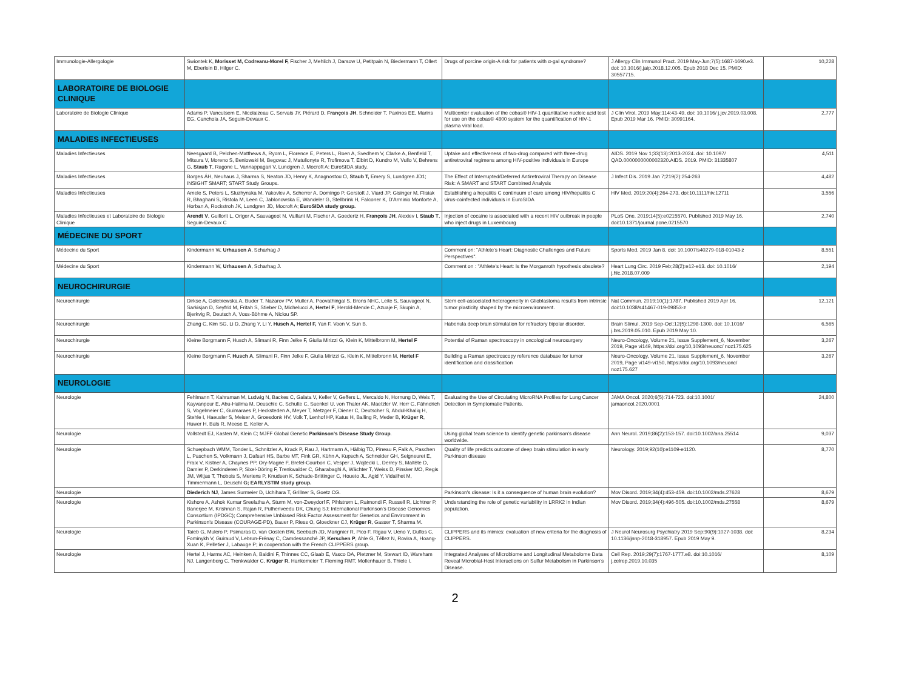| Immunologie-Allergologie | Swiontek K, Morisset M, Codreanu-Morel F, Fischer J, Mehlich J, Darsow U, Petitpain N, Biedermann T, Ollert M, Eberlein B, Hilger C. | Drugs of porcine origin-A risk for patients with α-gal syndrome? | J Allergy Clin Immunol Pract. 2019 May-Jun;7(5):1687-1690.e3. doi: 10.1016/j.jaip.2018.12.005. Epub 2018 Dec 15. PMID: 30557715. | 10,228 |
| LABORATOIRE DE BIOLOGIE CLINIQUE | | | | |
| Laboratoire de Biologie Clinique | Adams P, Vancutsem E, Nicolaizeau C, Servais JY, Piérard D, François JH , Schneider T, Paxinos EE, Marins EG, Canchola JA, Seguin-Devaux C. | Multicenter evaluation of the cobas® HIV-1 quantitative nucleic acid test for use on the cobas® 4800 system for the quantification of HIV-1 plasma viral load. | J Clin Virol. 2019 May;114:43-49. doi: 10.1016/ j.jcv.2019.03.008. Epub 2019 Mar 16. PMID: 30991164. | 2,777 |
| MALADIES INFECTIEUSES | | | | |
| Maladies Infectieuses | Neesgaard B, Pelchen-Matthews A, Ryom L, Florence E, Peters L, Roen A, Svedhem V, Clarke A, Benfield T, Mitsura V, Moreno S, Beniowski M, Begovac J, Matulionyte R, Trofimova T, Elbirt D, Kundro M, Vullo V, Behrens G, Staub T , Ragone L, Vannappagari V, Lundgren J, Mocroft A; EuroSIDA study. | Uptake and effectiveness of two-drug compared with three-drug antiretroviral regimens among HIV-positive individuals in Europe | AIDS. 2019 Nov 1;33(13):2013-2024. doi: 10.1097/ QAD.0000000000002320.AIDS. 2019. PMID: 31335807 | 4,511 |
| Maladies Infectieuses | Borges ÁH, Neuhaus J, Sharma S, Neaton JD, Henry K, Anagnostou O, Staub T, Emery S, Lundgren JD1; INSIGHT SMART; START Study Groups. | The Effect of Interrupted/Deferred Antiretroviral Therapy on Disease Risk: A SMART and START Combined Analysis | J Infect Dis. 2019 Jan 7;219(2):254-263 | 4,482 |
| Maladies Infectieuses | Amele S, Peters L, Sluzhynska M, Yakovlev A, Scherrer A, Domingo P, Gerstoft J, Viard JP, Gisinger M, Flisiak R, Bhaghani S, Ristola M, Leen C, Jablonowska E, Wandeler G, Stellbrink H, Falconer K, D'Arminio Monforte A, Horban A, Rockstroh JK, Lundgren JD, Mocroft A; EuroSIDA study group. | Establishing a hepatitis C continuum of care among HIV/hepatitis C virus-coinfected individuals in EuroSIDA | HIV Med. 2019;20(4):264-273. doi:10.1111/hiv.12711 | 3,556 |
| Maladies Infectieuses et Laboratoire de Biologie Clinique | Arendt V , Guillorit L, Origer A, Sauvageot N, Vaillant M, Fischer A, Goedertz H, François JH , Alexiev I, Staub T , Seguin-Devaux C | Injection of cocaine is associated with a recent HIV outbreak in people who inject drugs in Luxembourg | PLoS One. 2019;14(5):e0215570. Published 2019 May 16. doi:10.1371/journal.pone.0215570 | 2,740 |
| MÉDECINE DU SPORT | | | | |
| Médecine du Sport | Kindermann W, Urhausen A , Scharhag J | Comment on: "Athlete's Heart: Diagnostic Challenges and Future Perspectives". | Sports Med. 2019 Jan 8. doi: 10.1007/s40279-018-01043-z | 8,551 |
| Médecine du Sport | Kindermann W, Urhausen A , Scharhag J. | Comment on : "Athlete's Heart: Is the Morganroth hypothesis obsolete? | Heart Lung Circ. 2019 Feb;28(2):e12-e13. doi: 10.1016/ j.hlc.2018.07.009 | 2,194 |
| NEUROCHIRURGIE | | | | |
| Neurochirurgie | Dirkse A, Golebiewska A, Buder T, Nazarov PV, Muller A, Poovathingal S, Brons NHC, Leite S, Sauvageot N, Sarkisjan D, Seyfrid M, Fritah S, Stieber D, Michelucci A, Hertel F , Herold-Mende C, Azuaje F, Skupin A, Bjerkvig R, Deutsch A, Voss-Böhme A, Niclou SP. | Stem cell-associated heterogeneity in Glioblastoma results from intrinsic tumor plasticity shaped by the microenvironment. | Nat Commun. 2019;10(1):1787. Published 2019 Apr 16. doi:10.1038/s41467-019-09853-z | 12,121 |
| Neurochirurgie | Zhang C, Kim SG, Li D, Zhang Y, Li Y, Husch A, Hertel F, Yan F, Voon V, Sun B. | Habenula deep brain stimulation for refractory bipolar disorder. | Brain Stimul. 2019 Sep-Oct;12(5):1298-1300. doi: 10.1016/ j.brs.2019.05.010. Epub 2019 May 10. | 6,565 |
| Neurochirurgie | Kleine Borgmann F, Husch A, Slimani R, Finn Jelke F, Giulia Mirizzi G, Klein K, Mittelbronn M, Hertel F | Potential of Raman spectroscopy in oncological neurosurgery | Neuro-Oncology, Volume 21, Issue Supplement_6, November 2019, Page vi149, https://doi.org/10,1093/neuonc/ noz175.625 | 3,267 |
| Neurochirurgie | Kleine Borgmann F, Husch A , Slimani R, Finn Jelke F, Giulia Mirizzi G, Klein K, Mittelbronn M, Hertel F | Building a Raman spectroscopy reference database for tumor identification and classification | Neuro-Oncology, Volume 21, Issue Supplement_6, November 2019, Page vi149-vi150, https://doi.org/10,1093/neuonc/ noz175.627 | 3,267 |
| NEUROLOGIE | | | | |
| Neurologie | Fehlmann T, Kahraman M, Ludwig N, Backes C, Galata V, Keller V, Geffers L, Mercaldo N, Hornung D, Weis T, Kayvanpour E, Abu-Halima M, Deuschle C, Schulte C, Suenkel U, von Thaler AK, Maetzler W, Herr C, Fähndrich S, Vogelmeier C, Guimaraes P, Hecksteden A, Meyer T, Metzger F, Diener C, Deutscher S, Abdul-Khaliq H, Stehle I, Haeusler S, Meiser A, Groesdonk HV, Volk T, Lenhof HP, Katus H, Balling R, Meder B, Krüger R , Huwer H, Bals R, Meese E, Keller A. | Evaluating the Use of Circulating MicroRNA Profiles for Lung Cancer Detection in Symptomatic Patients. | JAMA Oncol. 2020;6(5):714-723. doi:10.1001/ jamaoncol.2020.0001 | 24,800 |
| Neurologie | Vollstedt EJ, Kasten M, Klein C; MJFF Global Genetic Parkinson's Disease Study Group . | Using global team science to identify genetic parkinson's disease worldwide. | Ann Neurol. 2019;86(2):153-157. doi:10.1002/ana.25514 | 9,037 |
| Neurologie | Schuepbach WMM, Tonder L, Schnitzler A, Krack P, Rau J, Hartmann A, Hälbig TD, Pineau F, Falk A, Paschen L, Paschen S, Volkmann J, Dafsari HS, Barbe MT, Fink GR, Kühn A, Kupsch A, Schneider GH, Seigneuret E, Fraix V, Kistner A, Chaynes PP, Ory-Magne F, Brefel-Courbon C, Vesper J, Wojtecki L, Derrey S, Maltête D, Damier P, Derkinderen P, Sixel-Döring F, Trenkwalder C, Gharabaghi A, Wächter T, Weiss D, Pinsker MO, Regis JM, Witjas T, Thobois S, Mertens P, Knudsen K, Schade-Brittinger C, Houeto JL, Agid Y, Vidailhet M, Timmermann L, Deuschl G; EARLYSTIM study group. | Quality of life predicts outcome of deep brain stimulation in early Parkinson disease | Neurology. 2019;92(10):e1109-e1120. | 8,770 |
| Neurologie | Diederich NJ , James Surmeier D, Uchihara T, Grillner S, Goetz CG. | Parkinson's disease: Is it a consequence of human brain evolution? | Mov Disord. 2019;34(4):453-459. doi:10.1002/mds.27628 | 8,679 |
| Neurologie | Kishore A, Ashok Kumar Sreelatha A, Sturm M, von-Zweydorf F, Pihlstrøm L, Raimondi F, Russell R, Lichtner P, Banerjee M, Krishnan S, Rajan R, Puthenveedu DK, Chung SJ; International Parkinson's Disease Genomics Consortium (IPDGC); Comprehensive Unbiased Risk Factor Assessment for Genetics and Environment in Parkinson's Disease (COURAGE-PD), Bauer P, Riess O, Gloeckner CJ, Krüger R , Gasser T, Sharma M. | Understanding the role of genetic variability in LRRK2 in Indian population. | Mov Disord. 2019;34(4):496-505. doi:10.1002/mds.27558 | 8,679 |
| Neurologie | Taieb G, Mulero P, Psimaras D, van Oosten BW, Seebach JD, Marignier R, Pico F, Rigau V, Ueno Y, Duflos C, Fominykh V, Guiraud V, Lebrun-Frénay C, Camdessanché JP, Kerschen P , Ahle G, Téllez N, Rovira A, Hoang-Xuan K, Pelletier J, Labauge P; in cooperation with the French CLIPPERS group. | CLIPPERS and its mimics: evaluation of new criteria for the diagnosis of CLIPPERS. | J Neurol Neurosurg Psychiatry 2019 Sep;90(9):1027-1038. doi: 10.1136/jnnp-2018-318957. Epub 2019 May 9. | 8,234 |
| Neurologie | Hertel J, Harms AC, Heinken A, Baldini F, Thinnes CC, Glaab E, Vasco DA, Pietzner M, Stewart ID, Wareham NJ, Langenberg C, Trenkwalder C, Krüger R , Hankemeier T, Fleming RMT, Mollenhauer B, Thiele I. | Integrated Analyses of Microbiome and Longitudinal Metabolome Data Reveal Microbial-Host Interactions on Sulfur Metabolism in Parkinson's Disease. | Cell Rep. 2019;29(7):1767-1777.e8. doi:10.1016/ j.celrep.2019.10.035 | 8,109 |
2